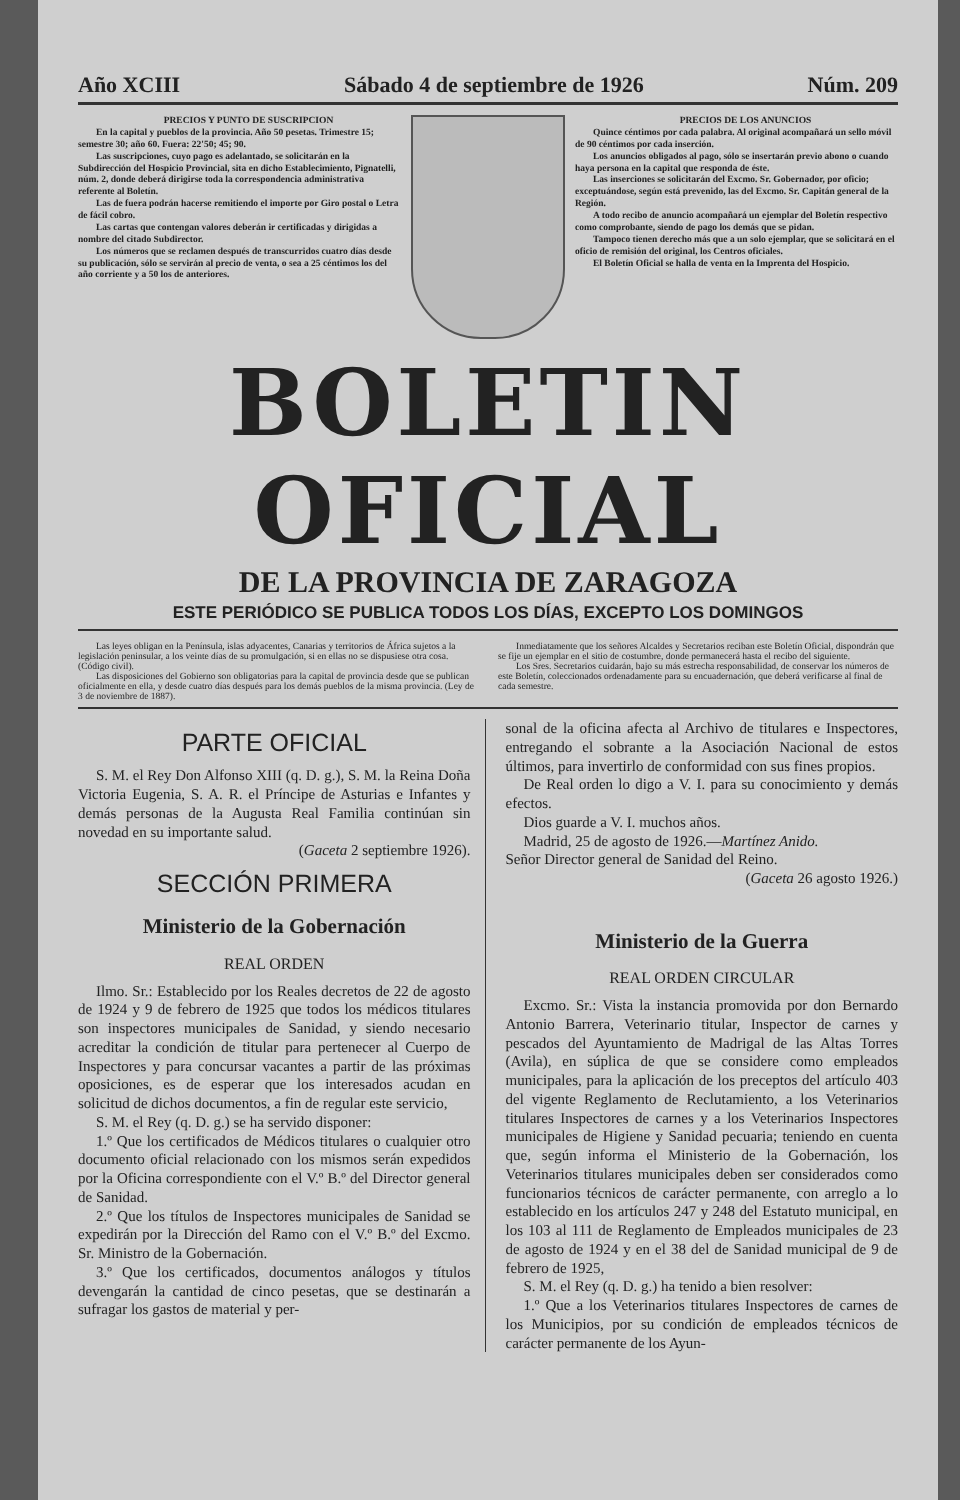Año XCIII Sábado 4 de septiembre de 1926 Núm. 209
PRECIOS Y PUNTO DE SUSCRIPCION
En la capital y pueblos de la provincia. Año 50 pesetas. Trimestre 15; semestre 30; año 60. Fuera: 22'50; 45; 90.
Las suscripciones, cuyo pago es adelantado, se solicitarán en la Subdirección del Hospicio Provincial, sita en dicho Establecimiento, Pignatelli, núm. 2, donde deberá dirigirse toda la correspondencia administrativa referente al Boletín.
Las de fuera podrán hacerse remitiendo el importe por Giro postal o Letra de fácil cobro.
Las cartas que contengan valores deberán ir certificadas y dirigidas a nombre del citado Subdirector.
Los números que se reclamen después de transcurridos cuatro días desde su publicación, sólo se servirán al precio de venta, o sea a 25 céntimos los del año corriente y a 50 los de anteriores.
PRECIOS DE LOS ANUNCIOS
Quince céntimos por cada palabra. Al original acompañará un sello móvil de 90 céntimos por cada inserción.
Los anuncios obligados al pago, sólo se insertarán previo abono o cuando haya persona en la capital que responda de éste.
Las inserciones se solicitarán del Excmo. Sr. Gobernador, por oficio; exceptuándose, según está prevenido, las del Excmo. Sr. Capitán general de la Región.
A todo recibo de anuncio acompañará un ejemplar del Boletín respectivo como comprobante, siendo de pago los demás que se pidan.
Tampoco tienen derecho más que a un solo ejemplar, que se solicitará en el oficio de remisión del original, los Centros oficiales.
El Boletín Oficial se halla de venta en la Imprenta del Hospicio.
BOLETIN OFICIAL
DE LA PROVINCIA DE ZARAGOZA
ESTE PERIÓDICO SE PUBLICA TODOS LOS DÍAS, EXCEPTO LOS DOMINGOS
Las leyes obligan en la Península, islas adyacentes, Canarias y territorios de África sujetos a la legislación peninsular, a los veinte días de su promulgación, si en ellas no se dispusiese otra cosa. (Código civil).
Las disposiciones del Gobierno son obligatorias para la capital de provincia desde que se publican oficialmente en ella, y desde cuatro días después para los demás pueblos de la misma provincia. (Ley de 3 de noviembre de 1887).
Inmediatamente que los señores Alcaldes y Secretarios reciban este Boletín Oficial, dispondrán que se fije un ejemplar en el sitio de costumbre, donde permanecerá hasta el recibo del siguiente.
Los Sres. Secretarios cuidarán, bajo su más estrecha responsabilidad, de conservar los números de este Boletín, coleccionados ordenadamente para su encuadernación, que deberá verificarse al final de cada semestre.
PARTE OFICIAL
S. M. el Rey Don Alfonso XIII (q. D. g.), S. M. la Reina Doña Victoria Eugenia, S. A. R. el Príncipe de Asturias e Infantes y demás personas de la Augusta Real Familia continúan sin novedad en su importante salud.
(Gaceta 2 septiembre 1926).
SECCIÓN PRIMERA
Ministerio de la Gobernación
REAL ORDEN
Ilmo. Sr.: Establecido por los Reales decretos de 22 de agosto de 1924 y 9 de febrero de 1925 que todos los médicos titulares son inspectores municipales de Sanidad, y siendo necesario acreditar la condición de titular para pertenecer al Cuerpo de Inspectores y para concursar vacantes a partir de las próximas oposiciones, es de esperar que los interesados acudan en solicitud de dichos documentos, a fin de regular este servicio,
S. M. el Rey (q. D. g.) se ha servido disponer:
1.º Que los certificados de Médicos titulares o cualquier otro documento oficial relacionado con los mismos serán expedidos por la Oficina correspondiente con el V.º B.º del Director general de Sanidad.
2.º Que los títulos de Inspectores municipales de Sanidad se expedirán por la Dirección del Ramo con el V.º B.º del Excmo. Sr. Ministro de la Gobernación.
3.º Que los certificados, documentos análogos y títulos devengarán la cantidad de cinco pesetas, que se destinarán a sufragar los gastos de material y per-
sonal de la oficina afecta al Archivo de titulares e Inspectores, entregando el sobrante a la Asociación Nacional de estos últimos, para invertirlo de conformidad con sus fines propios.
De Real orden lo digo a V. I. para su conocimiento y demás efectos.
Dios guarde a V. I. muchos años.
Madrid, 25 de agosto de 1926.—Martínez Anido.
Señor Director general de Sanidad del Reino.
(Gaceta 26 agosto 1926.)
Ministerio de la Guerra
REAL ORDEN CIRCULAR
Excmo. Sr.: Vista la instancia promovida por don Bernardo Antonio Barrera, Veterinario titular, Inspector de carnes y pescados del Ayuntamiento de Madrigal de las Altas Torres (Avila), en súplica de que se considere como empleados municipales, para la aplicación de los preceptos del artículo 403 del vigente Reglamento de Reclutamiento, a los Veterinarios titulares Inspectores de carnes y a los Veterinarios Inspectores municipales de Higiene y Sanidad pecuaria; teniendo en cuenta que, según informa el Ministerio de la Gobernación, los Veterinarios titulares municipales deben ser considerados como funcionarios técnicos de carácter permanente, con arreglo a lo establecido en los artículos 247 y 248 del Estatuto municipal, en los 103 al 111 de Reglamento de Empleados municipales de 23 de agosto de 1924 y en el 38 del de Sanidad municipal de 9 de febrero de 1925,
S. M. el Rey (q. D. g.) ha tenido a bien resolver:
1.º Que a los Veterinarios titulares Inspectores de carnes de los Municipios, por su condición de empleados técnicos de carácter permanente de los Ayun-